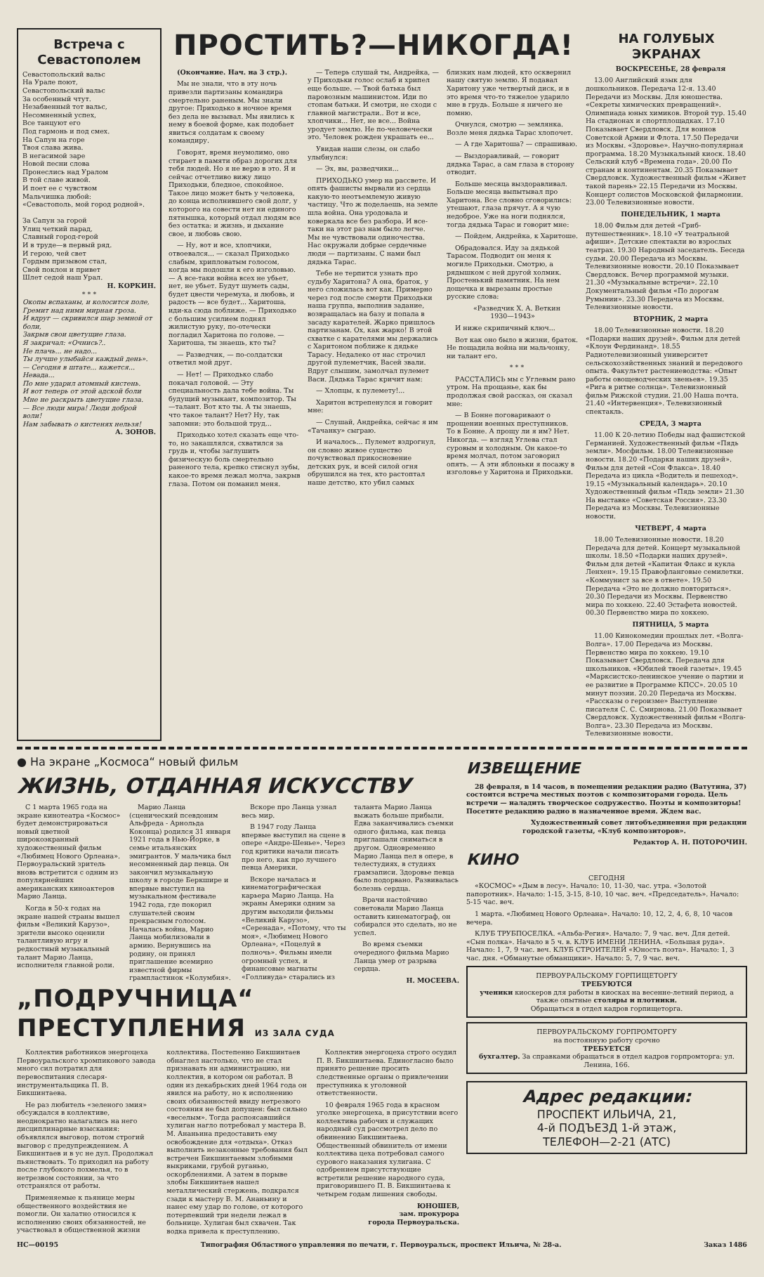Встреча с Севастополем
Севастопольский вальс
На Урале поют,
Севастопольский вальс
За особенный чтут.
Незабвенный тот вальс,
Несомненный успех,
Все танцуют его
Под гармонь и под смех.
На Сапун на горе
Твоя слава жива.
В негасимой заре
Новой песни слова
Пронеслись над Уралом
В той славе живой.
И поет ее с чувством
Мальчишка любой:
«Севастополь, мой город родной».
За Сапун за горой
Улиц четкий парад,
Славный город-герой
И в труде—в первый ряд.
И герою, чей свет
Гордым призывом стал,
Свой поклон и привет
Шлет седой наш Урал.
Н. КОРКИН.
* * *
Окопы вспаханы, и колосится поле,
Гремит над ними мирная гроза.
И вдруг — скривился шар земной от боли,
Закрыв свои цветущие глаза.
Я закричал: «Очнись?..
Не плачь... не надо...
Ты лучше улыбайся каждый день».
— Сегодня в штате... кажется... Невада...
По мне ударил атомный кистень.
И вот теперь от этой адской боли
Мне не раскрыть цветущие глаза.
— Все люди мира! Люди доброй воли!
Нам забывать о кистенях нельзя!
А. ЗОНОВ.
ПРОСТИТЬ?—НИКОГДА!
(Окончание. Нач. на 3 стр.).
Мы не знали, что в эту ночь привезли партизаны командира смертельно раненым. Мы знали другое: Приходько в ночное время без дела не вызывал. Мы явились к нему в боевой форме, как подобает явиться солдатам к своему командиру.
Говорят, время неумолимо, оно стирает в памяти образ дорогих для тебя людей. Но я не верю в это. Я и сейчас отчетливо вижу лицо Приходьки, бледное, спокойное. Такое лицо может быть у человека, до конца исполнившего свой долг, у которого на совести нет ни единого пятнышка, который отдал людям все без остатка: и жизнь, и дыхание свое, и любовь свою.
— Ну, вот и все, хлопчики, отвоевался... — сказал Приходько слабым, хрипловатым голосом, когда мы подошли к его изголовью. — А все-таки война всех не убьет, нет, не убьет. Будут шуметь сады, будет цвести черемуха, и любовь, и радость — все будет... Харитоша, иди-ка сюда поближе. — Приходько с большим усилием поднял жилистую руку, по-отечески погладил Харитона по голове. — Харитоша, ты знаешь, кто ты?
— Разведчик, — по-солдатски ответил мой друг.
— Нет! — Приходько слабо покачал головой. — Эту специальность дала тебе война. Ты будущий музыкант, композитор. Ты—талант. Вот кто ты. А ты знаешь, что такое талант? Нет? Ну, так запомни: это большой труд...
Приходько хотел сказать еще что-то, но закашлялся, схватился за грудь и, чтобы заглушить физическую боль смертельно раненого тела, крепко стиснул зубы, какое-то время лежал молча, закрыв глаза. Потом он поманил меня.
— Теперь слушай ты, Андрейка, — у Приходьки голос ослаб и хрипел еще больше. — Твой батька был паровозным машинистом. Иди по стопам батьки. И смотри, не сходи с главной магистрали.. Вот и все, хлопчики... Нет, не все... Война уродует землю. Не по-человечески это. Человек рожден украшать ее...
Увидав наши слезы, он слабо улыбнулся:
— Эх, вы, разведчики...
ПРИХОДЬКО умер на рассвете. И опять фашисты вырвали из сердца какую-то неотъемлемую живую частицу. Что ж поделаешь, на земле шла война. Она уродовала и коверкала все без разбора. И все-таки на этот раз нам было легче. Мы не чувствовали одиночества. Нас окружали добрые сердечные люди — партизаны. С нами был дядька Тарас.
Тебе не терпится узнать про судьбу Харитона? А она, браток, у него сложилась вот как. Примерно через год после смерти Приходьки наша группа, выполнив задание, возвращалась на базу и попала в засаду карателей. Жарко пришлось партизанам. Ох, как жарко! В этой схватке с карателями мы держались с Харитоном поближе к дядьке Тарасу. Недалеко от нас строчил другой пулеметчик, Васей звали. Вдруг слышим, замолчал пулемет Васи. Дядька Тарас кричит нам:
— Хлопцы, к пулемету!...
Харитон встрепенулся и говорит мне:
— Слушай, Андрейка, сейчас я им «Тачанку» сыграю.
И началось... Пулемет вздрогнул, он словно живое существо почувствовал прикосновение детских рук, и всей силой огня обрушился на тех, кто растоптал наше детство, кто убил самых близких нам людей, кто осквернил нашу святую землю. Я подавал Харитону уже четвертый диск, и в это время что-то тяжелое ударило мне в грудь. Больше я ничего не помню.
Очнулся, смотрю — землянка. Возле меня дядька Тарас хлопочет.
— А где Харитоша? — спрашиваю.
— Выздоравливай, — говорит дядька Тарас, а сам глаза в сторону отводит.
Больше месяца выздоравливал. Больше месяца выпытывал про Харитона. Все словно сговорились: утешают, глаза прячут. А я чую недоброе. Уже на ноги поднялся, тогда дядька Тарас и говорит мне:
— Пойдем, Андрейка, к Харитоше.
Обрадовался. Иду за дядькой Тарасом. Подводит он меня к могиле Приходьки. Смотрю, а рядышком с ней другой холмик. Простенький памятник. На нем дощечка и вырезаны простые русские слова:
«Разведчик Х. А. Веткин
1930—1943»
И ниже скрипичный ключ...
Вот как оно было в жизни, браток. Не пощадила война ни мальчонку, ни талант его.
* * *
РАССТАЛИСЬ мы с Углевым рано утром. На прощанье, как бы продолжая свой рассказ, он сказал мне:
— В Бонне поговаривают о прощении военных преступников. То в Бонне. А прощу ли я им? Нет. Никогда. — взгляд Углева стал суровым и холодным. Он какое-то время молчал, потом заговорил опять. — А эти яблоньки я посажу в изголовье у Харитона и Приходьки.
НА ГОЛУБЫХ ЭКРАНАХ
ВОСКРЕСЕНЬЕ, 28 февраля
13.00 Английский язык для дошкольников. Передача 12-я. 13.40 Передачи из Москвы. Для юношества. «Секреты химических превращений». Олимпиада юных химиков. Второй тур. 15.40 На стадионах и спортплощадках. 17.10 Показывает Свердловск. Для воинов Советской Армии и Флота. 17.50 Передачи из Москвы. «Здоровье». Научно-популярная программа. 18.20 Музыкальный киоск. 18.40 Сельский клуб «Времена года». 20.00 По странам и континентам. 20.35 Показывает Свердловск. Художественный фильм «Живет такой парень» 22.15 Передачи из Москвы. Концерт солистов Московской филармонии. 23.00 Телевизионные новости.
ПОНЕДЕЛЬНИК, 1 марта
18.00 Фильм для детей «Гриб-путешественник». 18.10 «У театральной афиши». Детские спектакли во взрослых театрах. 19.30 Народный заседатель. Беседа судьи. 20.00 Передача из Москвы. Телевизионные новости. 20.10 Показывает Свердловск. Вечер программой музыки. 21.30 «Музыкальные встречи». 22.10 Документальный фильм «По дорогам Румынии». 23.30 Передача из Москвы. Телевизионные новости.
ВТОРНИК, 2 марта
18.00 Телевизионные новости. 18.20 «Подарки наших друзей». Фильм для детей «Клоун Фердинанд». 18.55 Радиотелевизионный университет сельскохозяйственных знаний и передового опыта. Факультет растениеводства: «Опыт работы овощеводческих звеньев». 19.35 «Рига в ритме солнца». Телевизионный фильм Рижской студии. 21.00 Наша почта. 21.40 «Интервенция». Телевизионный спектакль.
СРЕДА, 3 марта
11.00 К 20-летию Победы над фашистской Германией. Художественный фильм «Пядь земли». Мосфильм. 18.00 Телевизионные новости. 18.20 «Подарки наших друзей». Фильм для детей «Сон Флакса». 18.40 Передача из цикла «Водитель и пешеход». 19.15 «Музыкальный календарь». 20.10 Художественный фильм «Пядь земли» 21.30 На выставке «Советская Россия». 23.30 Передача из Москвы. Телевизионные новости.
ЧЕТВЕРГ, 4 марта
18.00 Телевизионные новости. 18.20 Передача для детей. Концерт музыкальной школы. 18.50 «Подарки наших друзей». Фильм для детей «Капитан Флакс и кукла Ленхен». 19.15 Правофланговые семилетки. «Коммунист за все в ответе». 19.50 Передача «Это не должно повториться». 20.30 Передачи из Москвы. Первенство мира по хоккею. 22.40 Эстафета новостей. 00.30 Первенство мира по хоккею.
ПЯТНИЦА, 5 марта
11.00 Кинокомедии прошлых лет. «Волга-Волга». 17.00 Передача из Москвы. Первенство мира по хоккею. 19.10 Показывает Свердловск. Передача для школьников. «Юбилей твоей газеты». 19.45 «Марксистско-ленинское учение о партии и ее развитие в Программе КПСС». 20.05 10 минут поэзии. 20.20 Передача из Москвы. «Рассказы о героизме» Выступление писателя С. С. Смирнова. 21.00 Показывает Свердловск. Художественный фильм «Волга-Волга». 23.30 Передача из Москвы. Телевизионные новости.
● На экране „Космоса“ новый фильм
ЖИЗНЬ, ОТДАННАЯ ИСКУССТВУ
С 1 марта 1965 года на экране кинотеатра «Космос» будет демонстрироваться новый цветной широкоэкранный художественный фильм «Любимец Нового Орлеана». Первоуральский зритель вновь встретится с одним из популярнейших американских киноактеров Марио Ланца.
Когда в 50-х годах на экране нашей страны вышел фильм «Великий Карузо», зрители высоко оценили талантливую игру и редкостный музыкальный талант Марио Ланца, исполнителя главной роли.
Марио Ланца (сценический псевдоним Альфреда - Арнольда Коконца) родился 31 января 1921 года в Нью-Йорке, в семье итальянских эмигрантов. У мальчика был несомненный дар певца. Он закончил музыкальную школу в городе Беркшире и впервые выступил на музыкальном фестивале 1942 года, где покорил слушателей своим прекрасным голосом. Началась война, Марио Ланца мобилизовали в армию. Вернувшись на родину, он принял приглашение всемирно известной фирмы грампластинок «Колумбия».
Вскоре про Ланца узнал весь мир.
В 1947 году Ланца впервые выступил на сцене в опере «Андре-Шенье». Через год критики начали писать про него, как про лучшего певца Америки.
Вскоре началась и кинематографическая карьера Марио Ланца. На экраны Америки одним за другим выходили фильмы «Великий Карузо», «Серенада», «Потому, что ты моя», «Любимец Нового Орлеана», «Поцелуй в полночь». Фильмы имели огромный успех, и финансовые магнаты «Голливуда» старались из таланта Марио Ланца выжать больше прибыли. Едва заканчивались съемки одного фильма, как певца приглашали сниматься в другом. Одновременно Марио Ланца пел в опере, в телестудиях, в студиях грамзаписи. Здоровье певца было подорвано. Развивалась болезнь сердца.
Врачи настойчиво советовали Марио Ланца оставить кинематограф, он собирался это сделать, но не успел.
Во время съемки очередного фильма Марио Ланца умер от разрыва сердца.
Н. МОСЕЕВА.
„ПОДРУЧНИЦА“ ПРЕСТУПЛЕНИЯ ИЗ ЗАЛА СУДА
Коллектив работников энергоцеха Первоуральского хромпикового завода много сил потратил для перевоспитания слесаря-инструментальщика П. В. Бикшинтаева.
Не раз любитель «зеленого змия» обсуждался в коллективе, неоднократно налагались на него дисциплинарные взыскания: объявлялся выговор, потом строгий выговор с предупреждением. А Бикшинтаев и в ус не дул. Продолжал пьянствовать. То приходил на работу после глубокого похмелья, то в нетрезвом состоянии, за что отстранялся от работы.
Применяемые к пьянице меры общественного воздействия не помогли. Он халатно относился к исполнению своих обязанностей, не участвовал в общественной жизни коллектива. Постепенно Бикшинтаев обнаглел настолько, что не стал признавать ни администрацию, ни коллектив, в котором он работал. В один из декабрьских дней 1964 года он явился на работу, но к исполнению своих обязанностей ввиду нетрезвого состояния не был допущен: был сильно «веселым». Тогда распоясавшийся хулиган нагло потребовал у мастера В. М. Ананьина предоставить ему освобождение для «отдыха». Отказ выполнить незаконные требования был встречен Бикшинтаевым злобными выкриками, грубой руганью, оскорблениями. А затем в порыве злобы Бикшинтаев нашел металлический стержень, подкрался сзади к мастеру В. М. Ананьину и нанес ему удар по голове, от которого потерпевший три недели лежал в больнице. Хулиган был схвачен. Так водка привела к преступлению.
Коллектив энергоцеха строго осудил П. В. Бикшинтаева. Единогласно было принято решение просить следственные органы о привлечении преступника к уголовной ответственности.
10 февраля 1965 года в красном уголке энергоцеха, в присутствии всего коллектива рабочих и служащих народный суд рассмотрел дело по обвинению Бикшинтаева. Общественный обвинитель от имени коллектива цеха потребовал самого сурового наказания хулигана. С одобрением присутствующие встретили решение народного суда, приговорившего П. В. Бикшинтаева к четырем годам лишения свободы.
ЮНОШЕВ,
зам. прокурора
города Первоуральска.
ИЗВЕЩЕНИЕ
28 февраля, в 14 часов, в помещении редакции радио (Ватутина, 37) состоится встреча местных поэтов с композиторами города. Цель встречи — наладить творческое содружество. Поэты и композиторы! Посетите редакцию радио в назначенное время. Ждем вас.
Художественный совет литобъединения при редакции городской газеты, «Клуб композиторов».
Редактор А. Н. ПОТОРОЧИН.
КИНО
СЕГОДНЯ
«КОСМОС» «Дым в лесу». Начало: 10, 11-30, час. утра. «Золотой папоротник». Начало: 1-15, 3-15, 8-10, 10 час. веч. «Председатель». Начало: 5-15 час. веч.
1 марта. «Любимец Нового Орлеана». Начало: 10, 12, 2, 4, 6, 8, 10 часов вечера.
КЛУБ ТРУБПОСЕЛКА. «Альба-Регия». Начало: 7, 9 час. веч. Для детей. «Сын полка». Начало в 5 ч. в. КЛУБ ИМЕНИ ЛЕНИНА. «Большая руда». Начало: 1, 7, 9 час. веч. КЛУБ СТРОИТЕЛЕЙ «Юность поэта». Начало: 1, 3 час. дня. «Обманутые обманщики». Начало: 5, 7, 9 час. веч.
ПЕРВОУРАЛЬСКОМУ ГОРПИЩЕТОРГУ
ТРЕБУЮТСЯ
ученики киоскеров для работы в киосках на весенне-летний период, а также опытные столяры и плотники.
Обращаться в отдел кадров горпищеторга.
ПЕРВОУРАЛЬСКОМУ ГОРПРОМТОРГУ
на постоянную работу срочно
ТРЕБУЕТСЯ
бухгалтер. За справками обращаться в отдел кадров горпромторга: ул. Ленина, 166.
Адрес редакции:
ПРОСПЕКТ ИЛЬИЧА, 21,
4-й ПОДЪЕЗД 1-й этаж,
ТЕЛЕФОН—2-21 (АТС)
НС—00195 Типография Областного управления по печати, г. Первоуральск, проспект Ильича, № 28-а. Заказ 1486